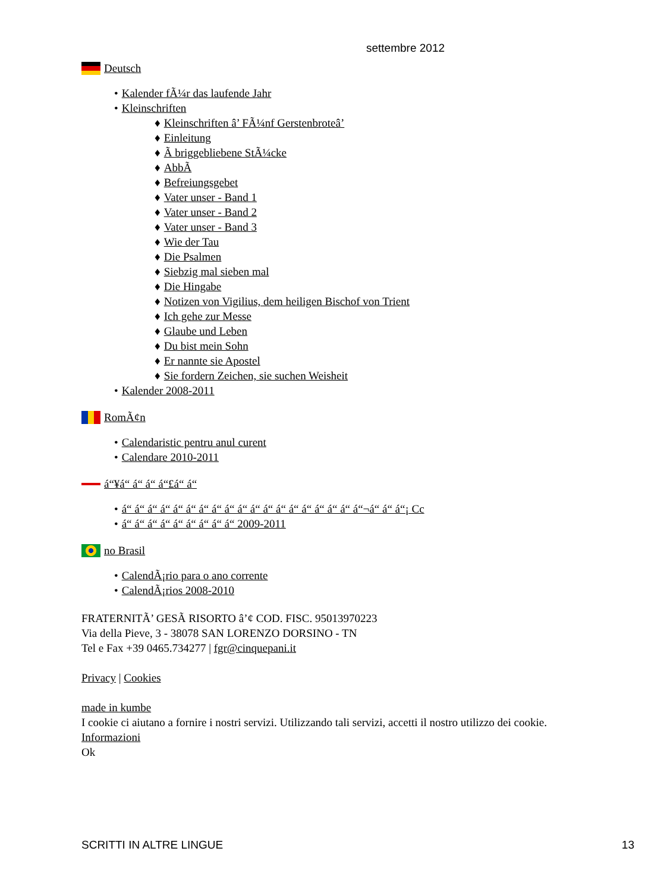settembre 2012
Deutsch
• Kalender fÃ¼r das laufende Jahr
• Kleinschriften
♦ Kleinschriften â’ FÃ¼nf Gerstenbroteâ’
♦ Einleitung
♦ Ã briggebliebene StÃ¼cke
♦ AbbÃ
♦ Befreiungsgebet
♦ Vater unser - Band 1
♦ Vater unser - Band 2
♦ Vater unser - Band 3
♦ Wie der Tau
♦ Die Psalmen
♦ Siebzig mal sieben mal
♦ Die Hingabe
♦ Notizen von Vigilius, dem heiligen Bischof von Trient
♦ Ich gehe zur Messe
♦ Glaube und Leben
♦ Du bist mein Sohn
♦ Er nannte sie Apostel
♦ Sie fordern Zeichen, sie suchen Weisheit
• Kalender 2008-2011
RomÃ¢n
• Calendaristic pentru anul curent
• Calendare 2010-2011
á“¥á“ á“ á“ á“£á“ á“
• á“ á“ á“ á“ á“ á“ á“ á“ á“ á“ á“ á“ á“ á“ á“ á“ á“ á“ á“¬á“ á“ á“¡ Cc
• á“ á“ á“ á“ á“ á“ á“ á“ á“ 2009-2011
no Brasil
• CalendÃ¡rio para o ano corrente
• CalendÃ¡rios 2008-2010
FRATERNITÃ’ GESÃ RISORTO â’¢ COD. FISC. 95013970223
Via della Pieve, 3 - 38078 SAN LORENZO DORSINO - TN
Tel e Fax +39 0465.734277 | fgr@cinquepani.it
Privacy | Cookies
made in kumbe
I cookie ci aiutano a fornire i nostri servizi. Utilizzando tali servizi, accetti il nostro utilizzo dei cookie.
Informazioni
Ok
SCRITTI IN ALTRE LINGUE 13